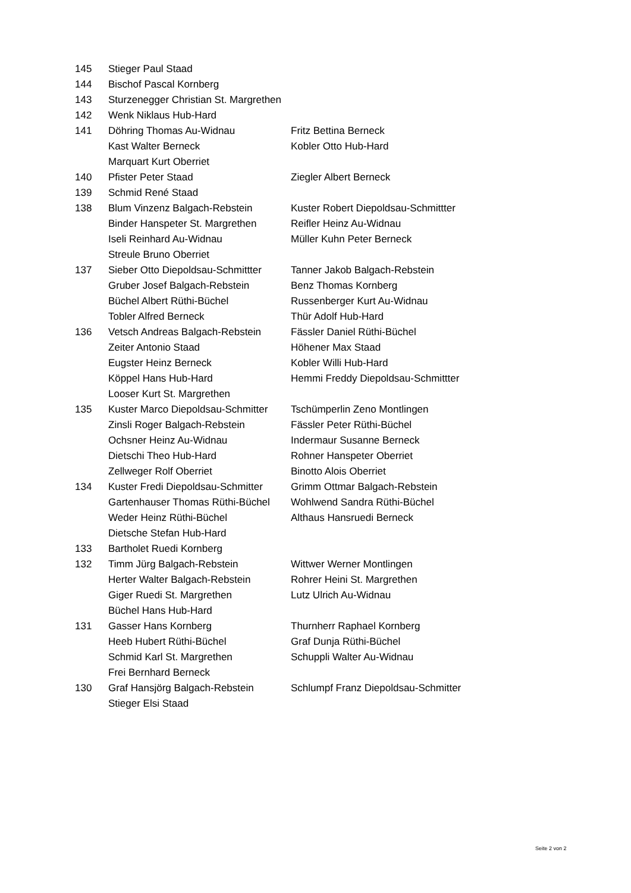| 145 | Stieger Paul Staad | |
| 144 | Bischof Pascal Kornberg | |
| 143 | Sturzenegger Christian St. Margrethen | |
| 142 | Wenk Niklaus Hub-Hard | |
| 141 | Döhring Thomas Au-Widnau | Fritz Bettina Berneck |
| | Kast Walter Berneck | Kobler Otto Hub-Hard |
| | Marquart Kurt Oberriet | |
| 140 | Pfister Peter Staad | Ziegler Albert Berneck |
| 139 | Schmid René Staad | |
| 138 | Blum Vinzenz Balgach-Rebstein | Kuster Robert Diepoldsau-Schmittter |
| | Binder Hanspeter St. Margrethen | Reifler Heinz Au-Widnau |
| | Iseli Reinhard Au-Widnau | Müller Kuhn Peter Berneck |
| | Streule Bruno Oberriet | |
| 137 | Sieber Otto Diepoldsau-Schmittter | Tanner Jakob Balgach-Rebstein |
| | Gruber Josef Balgach-Rebstein | Benz Thomas Kornberg |
| | Büchel Albert Rüthi-Büchel | Russenberger Kurt Au-Widnau |
| | Tobler Alfred Berneck | Thür Adolf Hub-Hard |
| 136 | Vetsch Andreas Balgach-Rebstein | Fässler Daniel Rüthi-Büchel |
| | Zeiter Antonio Staad | Höhener Max Staad |
| | Eugster Heinz Berneck | Kobler Willi Hub-Hard |
| | Köppel Hans Hub-Hard | Hemmi Freddy Diepoldsau-Schmittter |
| | Looser Kurt St. Margrethen | |
| 135 | Kuster Marco Diepoldsau-Schmitter | Tschümperlin Zeno Montlingen |
| | Zinsli Roger Balgach-Rebstein | Fässler Peter Rüthi-Büchel |
| | Ochsner Heinz Au-Widnau | Indermaur Susanne Berneck |
| | Dietschi Theo Hub-Hard | Rohner Hanspeter Oberriet |
| | Zellweger Rolf Oberriet | Binotto Alois Oberriet |
| 134 | Kuster Fredi Diepoldsau-Schmitter | Grimm Ottmar Balgach-Rebstein |
| | Gartenhauser Thomas Rüthi-Büchel | Wohlwend Sandra Rüthi-Büchel |
| | Weder Heinz Rüthi-Büchel | Althaus Hansruedi Berneck |
| | Dietsche Stefan Hub-Hard | |
| 133 | Bartholet Ruedi Kornberg | |
| 132 | Timm Jürg Balgach-Rebstein | Wittwer Werner Montlingen |
| | Herter Walter Balgach-Rebstein | Rohrer Heini St. Margrethen |
| | Giger Ruedi St. Margrethen | Lutz Ulrich Au-Widnau |
| | Büchel Hans Hub-Hard | |
| 131 | Gasser Hans Kornberg | Thurnherr Raphael Kornberg |
| | Heeb Hubert Rüthi-Büchel | Graf Dunja Rüthi-Büchel |
| | Schmid Karl St. Margrethen | Schuppli Walter Au-Widnau |
| | Frei Bernhard Berneck | |
| 130 | Graf Hansjörg Balgach-Rebstein | Schlumpf Franz Diepoldsau-Schmitter |
| | Stieger Elsi Staad | |
Seite 2 von 2